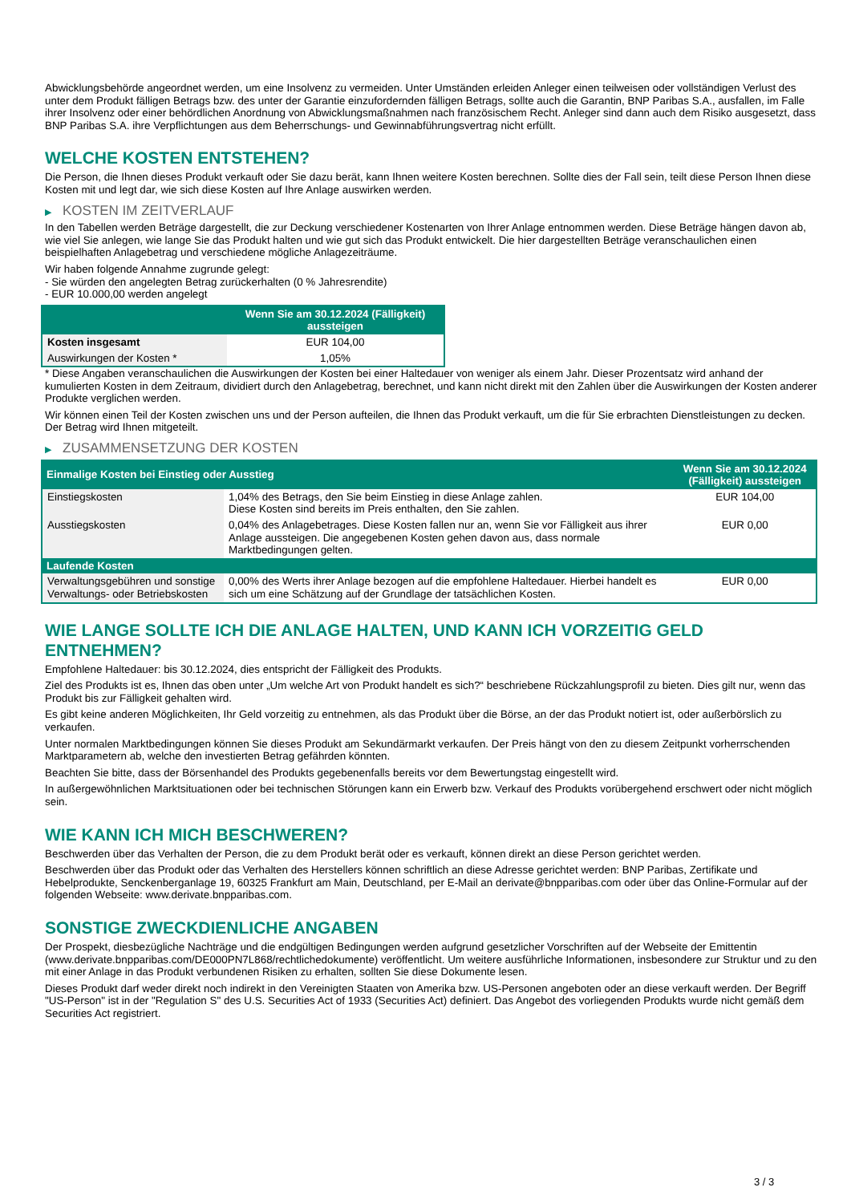Abwicklungsbehörde angeordnet werden, um eine Insolvenz zu vermeiden. Unter Umständen erleiden Anleger einen teilweisen oder vollständigen Verlust des unter dem Produkt fälligen Betrags bzw. des unter der Garantie einzufordernden fälligen Betrags, sollte auch die Garantin, BNP Paribas S.A., ausfallen, im Falle ihrer Insolvenz oder einer behördlichen Anordnung von Abwicklungsmaßnahmen nach französischem Recht. Anleger sind dann auch dem Risiko ausgesetzt, dass BNP Paribas S.A. ihre Verpflichtungen aus dem Beherrschungs- und Gewinnabführungsvertrag nicht erfüllt.
WELCHE KOSTEN ENTSTEHEN?
Die Person, die Ihnen dieses Produkt verkauft oder Sie dazu berät, kann Ihnen weitere Kosten berechnen. Sollte dies der Fall sein, teilt diese Person Ihnen diese Kosten mit und legt dar, wie sich diese Kosten auf Ihre Anlage auswirken werden.
▶ KOSTEN IM ZEITVERLAUF
In den Tabellen werden Beträge dargestellt, die zur Deckung verschiedener Kostenarten von Ihrer Anlage entnommen werden. Diese Beträge hängen davon ab, wie viel Sie anlegen, wie lange Sie das Produkt halten und wie gut sich das Produkt entwickelt. Die hier dargestellten Beträge veranschaulichen einen beispielhaften Anlagebetrag und verschiedene mögliche Anlagezeiträume.
Wir haben folgende Annahme zugrunde gelegt:
- Sie würden den angelegten Betrag zurückerhalten (0 % Jahresrendite)
- EUR 10.000,00 werden angelegt
| | Wenn Sie am 30.12.2024 (Fälligkeit) aussteigen |
| --- | --- |
| Kosten insgesamt | EUR 104,00 |
| Auswirkungen der Kosten * | 1,05% |
* Diese Angaben veranschaulichen die Auswirkungen der Kosten bei einer Haltedauer von weniger als einem Jahr. Dieser Prozentsatz wird anhand der kumulierten Kosten in dem Zeitraum, dividiert durch den Anlagebetrag, berechnet, und kann nicht direkt mit den Zahlen über die Auswirkungen der Kosten anderer Produkte verglichen werden.
Wir können einen Teil der Kosten zwischen uns und der Person aufteilen, die Ihnen das Produkt verkauft, um die für Sie erbrachten Dienstleistungen zu decken. Der Betrag wird Ihnen mitgeteilt.
▶ ZUSAMMENSETZUNG DER KOSTEN
| Einmalige Kosten bei Einstieg oder Ausstieg | | Wenn Sie am 30.12.2024 (Fälligkeit) aussteigen |
| --- | --- | --- |
| Einstiegskosten | 1,04% des Betrags, den Sie beim Einstieg in diese Anlage zahlen. Diese Kosten sind bereits im Preis enthalten, den Sie zahlen. | EUR 104,00 |
| Ausstiegskosten | 0,04% des Anlagebetrages. Diese Kosten fallen nur an, wenn Sie vor Fälligkeit aus ihrer Anlage aussteigen. Die angegebenen Kosten gehen davon aus, dass normale Marktbedingungen gelten. | EUR 0,00 |
| Laufende Kosten | | |
| Verwaltungsgebühren und sonstige Verwaltungs- oder Betriebskosten | 0,00% des Werts ihrer Anlage bezogen auf die empfohlene Haltedauer. Hierbei handelt es sich um eine Schätzung auf der Grundlage der tatsächlichen Kosten. | EUR 0,00 |
WIE LANGE SOLLTE ICH DIE ANLAGE HALTEN, UND KANN ICH VORZEITIG GELD ENTNEHMEN?
Empfohlene Haltedauer: bis 30.12.2024, dies entspricht der Fälligkeit des Produkts.
Ziel des Produkts ist es, Ihnen das oben unter „Um welche Art von Produkt handelt es sich?“ beschriebene Rückzahlungsprofil zu bieten. Dies gilt nur, wenn das Produkt bis zur Fälligkeit gehalten wird.
Es gibt keine anderen Möglichkeiten, Ihr Geld vorzeitig zu entnehmen, als das Produkt über die Börse, an der das Produkt notiert ist, oder außerbörslich zu verkaufen.
Unter normalen Marktbedingungen können Sie dieses Produkt am Sekundärmarkt verkaufen. Der Preis hängt von den zu diesem Zeitpunkt vorherrschenden Marktparametern ab, welche den investierten Betrag gefährden könnten.
Beachten Sie bitte, dass der Börsenhandel des Produkts gegebenenfalls bereits vor dem Bewertungstag eingestellt wird.
In außergewöhnlichen Marktsituationen oder bei technischen Störungen kann ein Erwerb bzw. Verkauf des Produkts vorübergehend erschwert oder nicht möglich sein.
WIE KANN ICH MICH BESCHWEREN?
Beschwerden über das Verhalten der Person, die zu dem Produkt berät oder es verkauft, können direkt an diese Person gerichtet werden.
Beschwerden über das Produkt oder das Verhalten des Herstellers können schriftlich an diese Adresse gerichtet werden: BNP Paribas, Zertifikate und Hebelprodukte, Senckenberganlage 19, 60325 Frankfurt am Main, Deutschland, per E-Mail an derivate@bnpparibas.com oder über das Online-Formular auf der folgenden Webseite: www.derivate.bnpparibas.com.
SONSTIGE ZWECKDIENLICHE ANGABEN
Der Prospekt, diesbezügliche Nachträge und die endgültigen Bedingungen werden aufgrund gesetzlicher Vorschriften auf der Webseite der Emittentin (www.derivate.bnpparibas.com/DE000PN7L868/rechtlichedokumente) veröffentlicht. Um weitere ausführliche Informationen, insbesondere zur Struktur und zu den mit einer Anlage in das Produkt verbundenen Risiken zu erhalten, sollten Sie diese Dokumente lesen.
Dieses Produkt darf weder direkt noch indirekt in den Vereinigten Staaten von Amerika bzw. US-Personen angeboten oder an diese verkauft werden. Der Begriff "US-Person" ist in der "Regulation S" des U.S. Securities Act of 1933 (Securities Act) definiert. Das Angebot des vorliegenden Produkts wurde nicht gemäß dem Securities Act registriert.
3 / 3